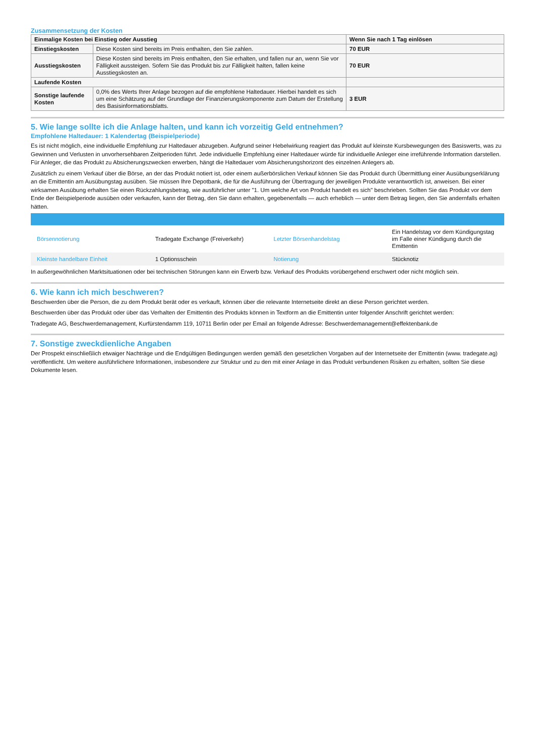Zusammensetzung der Kosten
| Einmalige Kosten bei Einstieg oder Ausstieg | | Wenn Sie nach 1 Tag einlösen |
| --- | --- | --- |
| Einstiegskosten | Diese Kosten sind bereits im Preis enthalten, den Sie zahlen. | 70 EUR |
| Ausstiegskosten | Diese Kosten sind bereits im Preis enthalten, den Sie erhalten, und fallen nur an, wenn Sie vor Fälligkeit aussteigen. Sofern Sie das Produkt bis zur Fälligkeit halten, fallen keine Ausstiegskosten an. | 70 EUR |
| Laufende Kosten | | |
| Sonstige laufende Kosten | 0,0% des Werts Ihrer Anlage bezogen auf die empfohlene Haltedauer. Hierbei handelt es sich um eine Schätzung auf der Grundlage der Finanzierungskomponente zum Datum der Erstellung des Basisinformationsblatts. | 3 EUR |
5. Wie lange sollte ich die Anlage halten, und kann ich vorzeitig Geld entnehmen?
Empfohlene Haltedauer: 1 Kalendertag (Beispielperiode)
Es ist nicht möglich, eine individuelle Empfehlung zur Haltedauer abzugeben. Aufgrund seiner Hebelwirkung reagiert das Produkt auf kleinste Kursbewegungen des Basiswerts, was zu Gewinnen und Verlusten in unvorhersehbaren Zeitperioden führt. Jede individuelle Empfehlung einer Haltedauer würde für individuelle Anleger eine irreführende Information darstellen. Für Anleger, die das Produkt zu Absicherungszwecken erwerben, hängt die Haltedauer vom Absicherungshorizont des einzelnen Anlegers ab.
Zusätzlich zu einem Verkauf über die Börse, an der das Produkt notiert ist, oder einem außerbörslichen Verkauf können Sie das Produkt durch Übermittlung einer Ausübungserklärung an die Emittentin am Ausübungstag ausüben. Sie müssen Ihre Depotbank, die für die Ausführung der Übertragung der jeweiligen Produkte verantwortlich ist, anweisen. Bei einer wirksamen Ausübung erhalten Sie einen Rückzahlungsbetrag, wie ausführlicher unter "1. Um welche Art von Produkt handelt es sich" beschrieben. Sollten Sie das Produkt vor dem Ende der Beispielperiode ausüben oder verkaufen, kann der Betrag, den Sie dann erhalten, gegebenenfalls — auch erheblich — unter dem Betrag liegen, den Sie andernfalls erhalten hätten.
| Börsennotierung | Tradegate Exchange (Freiverkehr) | Letzter Börsenhandelstag | Ein Handelstag vor dem Kündigungstag im Falle einer Kündigung durch die Emittentin |
| Kleinste handelbare Einheit | 1 Optionsschein | Notierung | Stücknotiz |
In außergewöhnlichen Marktsituationen oder bei technischen Störungen kann ein Erwerb bzw. Verkauf des Produkts vorübergehend erschwert oder nicht möglich sein.
6. Wie kann ich mich beschweren?
Beschwerden über die Person, die zu dem Produkt berät oder es verkauft, können über die relevante Internetseite direkt an diese Person gerichtet werden.
Beschwerden über das Produkt oder über das Verhalten der Emittentin des Produkts können in Textform an die Emittentin unter folgender Anschrift gerichtet werden:
Tradegate AG, Beschwerdemanagement, Kurfürstendamm 119, 10711 Berlin oder per Email an folgende Adresse: Beschwerdemanagement@effektenbank.de
7. Sonstige zweckdienliche Angaben
Der Prospekt einschließlich etwaiger Nachträge und die Endgültigen Bedingungen werden gemäß den gesetzlichen Vorgaben auf der Internetseite der Emittentin (www. tradegate.ag) veröffentlicht. Um weitere ausführlichere Informationen, insbesondere zur Struktur und zu den mit einer Anlage in das Produkt verbundenen Risiken zu erhalten, sollten Sie diese Dokumente lesen.